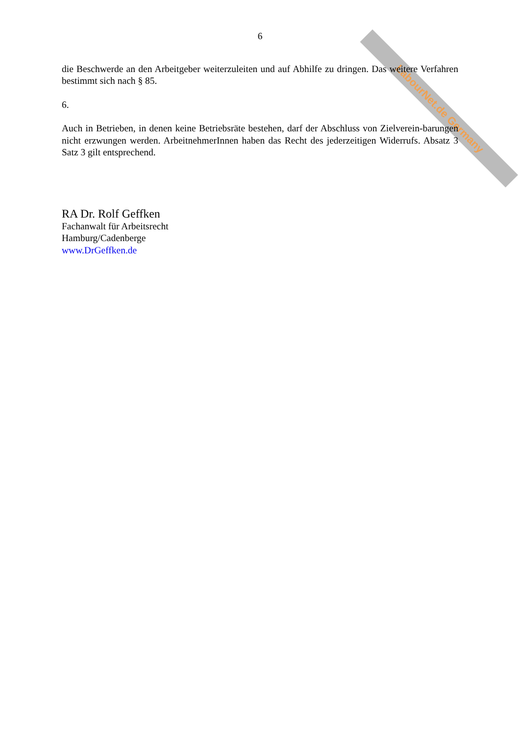LabourNet.de Germany
6
die Beschwerde an den Arbeitgeber weiterzuleiten und auf Abhilfe zu dringen. Das weitere Verfahren bestimmt sich nach § 85.
6.
Auch in Betrieben, in denen keine Betriebsräte bestehen, darf der Abschluss von Zielverein-barungen nicht erzwungen werden. ArbeitnehmerInnen haben das Recht des jederzeitigen Widerrufs. Absatz 3 Satz 3 gilt entsprechend.
RA Dr. Rolf Geffken
Fachanwalt für Arbeitsrecht
Hamburg/Cadenberge
www.DrGeffken.de